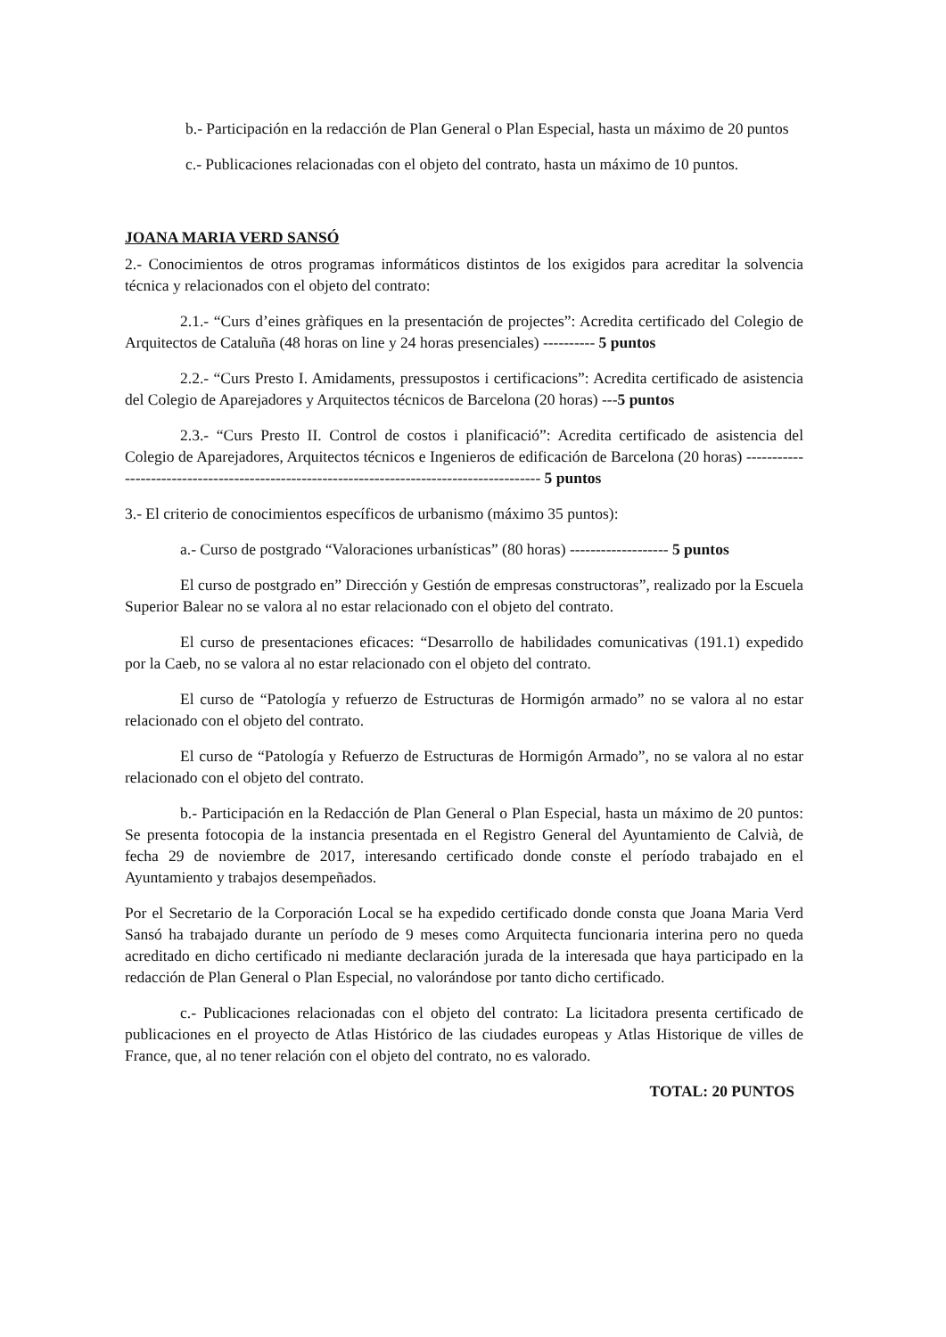b.- Participación en la redacción de Plan General o Plan Especial, hasta un máximo de 20 puntos
c.- Publicaciones relacionadas con el objeto del contrato, hasta un máximo de 10 puntos.
JOANA MARIA VERD SANSÓ
2.- Conocimientos de otros programas informáticos distintos de los exigidos para acreditar la solvencia técnica y relacionados con el objeto del contrato:
2.1.- “Curs d’eines gràfiques en la presentación de projectes”: Acredita certificado del Colegio de Arquitectos de Cataluña (48 horas on line y 24 horas presenciales) ---------- 5 puntos
2.2.- “Curs Presto I. Amidaments, pressupostos i certificacions”: Acredita certificado de asistencia del Colegio de Aparejadores y Arquitectos técnicos de Barcelona (20 horas) ---5 puntos
2.3.- “Curs Presto II. Control de costos i planificació”: Acredita certificado de asistencia del Colegio de Aparejadores, Arquitectos técnicos e Ingenieros de edificación de Barcelona (20 horas) ------------------------------------------------------------------------------------------- 5 puntos
3.- El criterio de conocimientos específicos de urbanismo (máximo 35 puntos):
a.- Curso de postgrado “Valoraciones urbanísticas” (80 horas) ------------------- 5 puntos
El curso de postgrado en” Dirección y Gestión de empresas constructoras”, realizado por la Escuela Superior Balear no se valora al no estar relacionado con el objeto del contrato.
El curso de presentaciones eficaces: “Desarrollo de habilidades comunicativas (191.1) expedido por la Caeb, no se valora al no estar relacionado con el objeto del contrato.
El curso de “Patología y refuerzo de Estructuras de Hormigón armado” no se valora al no estar relacionado con el objeto del contrato.
El curso de “Patología y Refuerzo de Estructuras de Hormigón Armado”, no se valora al no estar relacionado con el objeto del contrato.
b.- Participación en la Redacción de Plan General o Plan Especial, hasta un máximo de 20 puntos: Se presenta fotocopia de la instancia presentada en el Registro General del Ayuntamiento de Calvià, de fecha 29 de noviembre de 2017, interesando certificado donde conste el período trabajado en el Ayuntamiento y trabajos desempeñados.
Por el Secretario de la Corporación Local se ha expedido certificado donde consta que Joana Maria Verd Sansó ha trabajado durante un período de 9 meses como Arquitecta funcionaria interina pero no queda acreditado en dicho certificado ni mediante declaración jurada de la interesada que haya participado en la redacción de Plan General o Plan Especial, no valorándose por tanto dicho certificado.
c.- Publicaciones relacionadas con el objeto del contrato: La licitadora presenta certificado de publicaciones en el proyecto de Atlas Histórico de las ciudades europeas y Atlas Historique de villes de France, que, al no tener relación con el objeto del contrato, no es valorado.
TOTAL: 20 PUNTOS